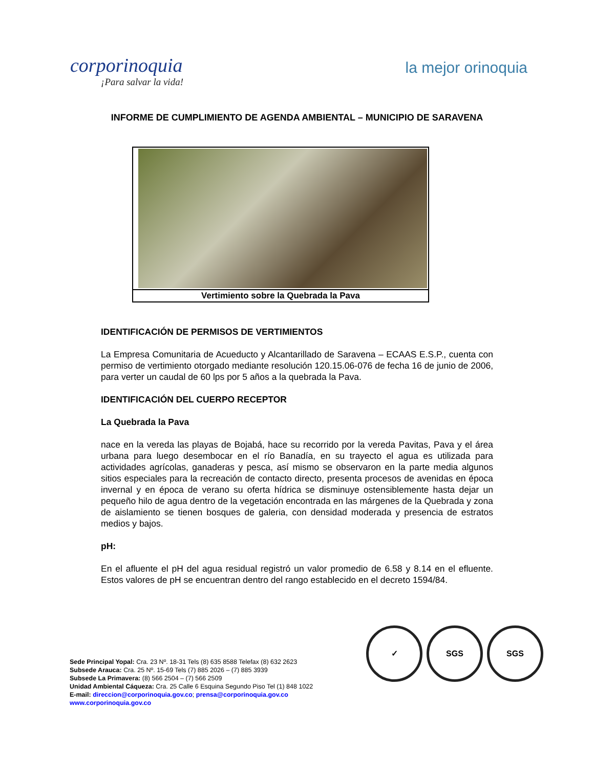corporinoquia
¡Para salvar la vida!
la mejor orinoquia
INFORME DE CUMPLIMIENTO DE AGENDA AMBIENTAL – MUNICIPIO DE SARAVENA
Vertimiento sobre la Quebrada la Pava
IDENTIFICACIÓN DE PERMISOS DE VERTIMIENTOS
La Empresa Comunitaria de Acueducto y Alcantarillado de Saravena – ECAAS E.S.P., cuenta con permiso de vertimiento otorgado mediante resolución 120.15.06-076 de fecha 16 de junio de 2006, para verter un caudal de 60 lps por 5 años a la quebrada la Pava.
IDENTIFICACIÓN DEL CUERPO RECEPTOR
La Quebrada la Pava
nace en la vereda las playas de Bojabá, hace su recorrido por la vereda Pavitas, Pava y el área urbana para luego desembocar en el río Banadía, en su trayecto el agua es utilizada para actividades agrícolas, ganaderas y pesca, así mismo se observaron en la parte media algunos sitios especiales para la recreación de contacto directo, presenta procesos de avenidas en época invernal y en época de verano su oferta hídrica se disminuye ostensiblemente hasta dejar un pequeño hilo de agua dentro de la vegetación encontrada en las márgenes de la Quebrada y zona de aislamiento se tienen bosques de galeria, con densidad moderada y presencia de estratos medios y bajos.
pH:
En el afluente el pH del agua residual registró un valor promedio de 6.58 y 8.14 en el efluente. Estos valores de pH se encuentran dentro del rango establecido en el decreto 1594/84.
✓ SGS SGS
Sede Principal Yopal: Cra. 23 Nº. 18-31 Tels (8) 635 8588 Telefax (8) 632 2623
Subsede Arauca: Cra. 25 Nº. 15-69 Tels (7) 885 2026 – (7) 885 3939
Subsede La Primavera: (8) 566 2504 – (7) 566 2509
Unidad Ambiental Cáqueza: Cra. 25 Calle 6 Esquina Segundo Piso Tel (1) 848 1022
E-mail: direccion@corporinoquia.gov.co; prensa@corporinoquia.gov.co
www.corporinoquia.gov.co